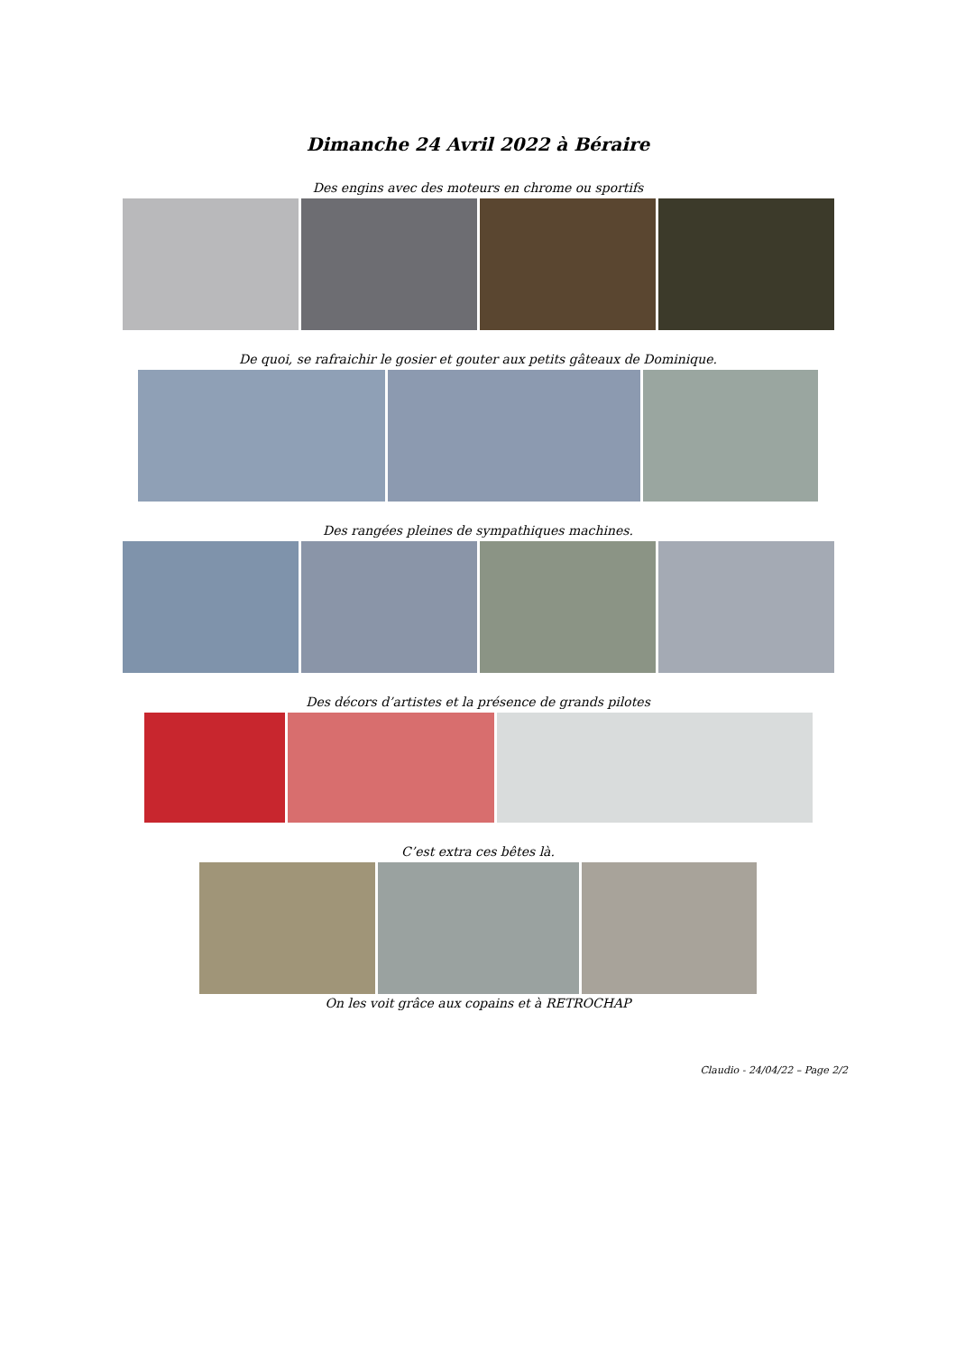Dimanche 24 Avril 2022 à Béraire
Des engins avec des moteurs en chrome ou sportifs
De quoi, se rafraichir le gosier et gouter aux petits gâteaux de Dominique.
Des rangées pleines de sympathiques machines.
Des décors d’artistes et la présence de grands pilotes
C’est extra ces bêtes là.
On les voit grâce aux copains et à RETROCHAP
Claudio - 24/04/22 – Page 2/2